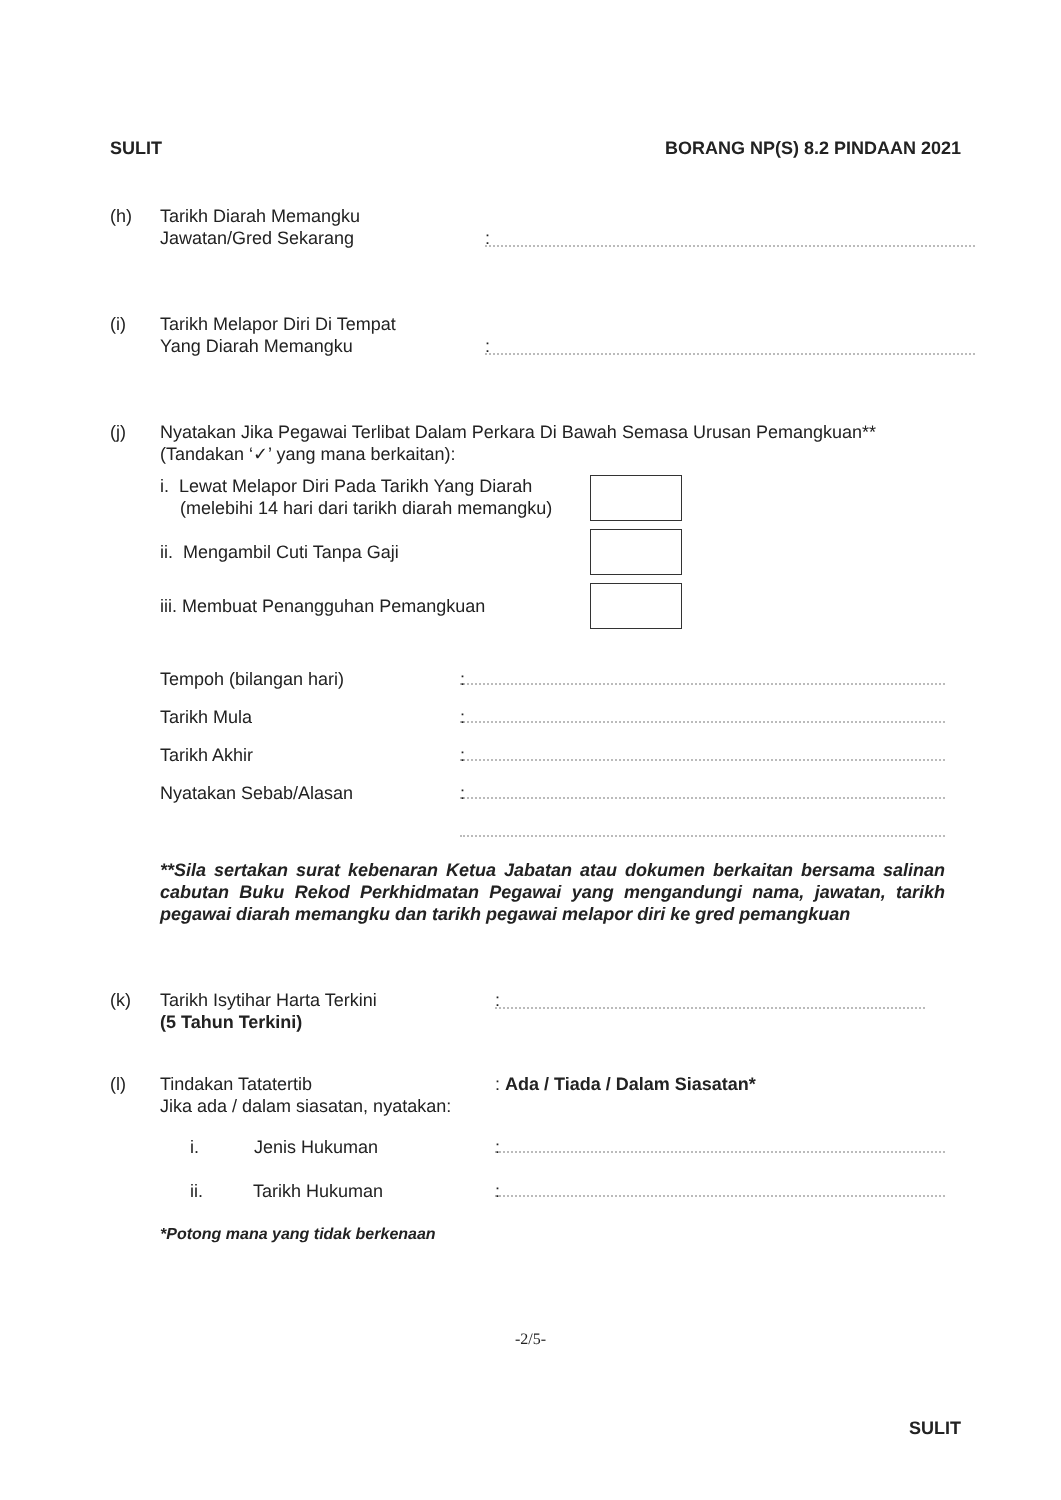SULIT BORANG NP(S) 8.2 PINDAAN 2021
(h) Tarikh Diarah Memangku
Jawatan/Gred Sekarang
:
(i) Tarikh Melapor Diri Di Tempat
Yang Diarah Memangku
:
(j) Nyatakan Jika Pegawai Terlibat Dalam Perkara Di Bawah Semasa Urusan Pemangkuan**
(Tandakan ‘✓’ yang mana berkaitan):
i. Lewat Melapor Diri Pada Tarikh Yang Diarah
(melebihi 14 hari dari tarikh diarah memangku)
ii. Mengambil Cuti Tanpa Gaji
iii. Membuat Penangguhan Pemangkuan
Tempoh (bilangan hari)
:
Tarikh Mula
:
Tarikh Akhir
:
Nyatakan Sebab/Alasan
:
**Sila sertakan surat kebenaran Ketua Jabatan atau dokumen berkaitan bersama salinan cabutan Buku Rekod Perkhidmatan Pegawai yang mengandungi nama, jawatan, tarikh pegawai diarah memangku dan tarikh pegawai melapor diri ke gred pemangkuan
(k) Tarikh Isytihar Harta Terkini
(5 Tahun Terkini)
:
(l) Tindakan Tatatertib
Jika ada / dalam siasatan, nyatakan:
: Ada / Tiada / Dalam Siasatan*
i. Jenis Hukuman
:
ii. Tarikh Hukuman
:
*Potong mana yang tidak berkenaan
-2/5-
SULIT